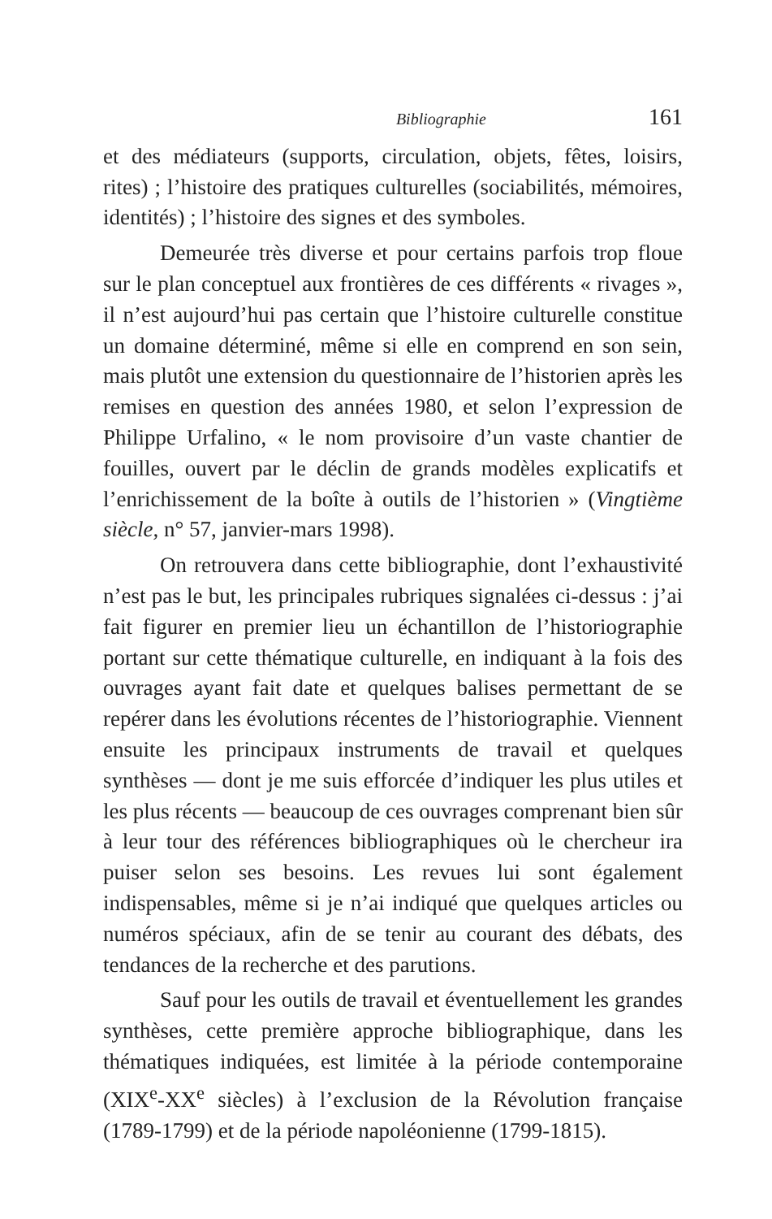Bibliographie 161
et des médiateurs (supports, circulation, objets, fêtes, loisirs, rites) ; l’histoire des pratiques culturelles (sociabilités, mémoires, identités) ; l’histoire des signes et des symboles.
Demeurée très diverse et pour certains parfois trop floue sur le plan conceptuel aux frontières de ces différents « rivages », il n’est aujourd’hui pas certain que l’histoire culturelle constitue un domaine déterminé, même si elle en comprend en son sein, mais plutôt une extension du questionnaire de l’historien après les remises en question des années 1980, et selon l’expression de Philippe Urfalino, « le nom provisoire d’un vaste chantier de fouilles, ouvert par le déclin de grands modèles explicatifs et l’enrichissement de la boîte à outils de l’historien » (Vingtième siècle, n° 57, janvier-mars 1998).
On retrouvera dans cette bibliographie, dont l’exhaustivité n’est pas le but, les principales rubriques signalées ci-dessus : j’ai fait figurer en premier lieu un échantillon de l’historiographie portant sur cette thématique culturelle, en indiquant à la fois des ouvrages ayant fait date et quelques balises permettant de se repérer dans les évolutions récentes de l’historiographie. Viennent ensuite les principaux instruments de travail et quelques synthèses — dont je me suis efforcée d’indiquer les plus utiles et les plus récents — beaucoup de ces ouvrages comprenant bien sûr à leur tour des références bibliographiques où le chercheur ira puiser selon ses besoins. Les revues lui sont également indispensables, même si je n’ai indiqué que quelques articles ou numéros spéciaux, afin de se tenir au courant des débats, des tendances de la recherche et des parutions.
Sauf pour les outils de travail et éventuellement les grandes synthèses, cette première approche bibliographique, dans les thématiques indiquées, est limitée à la période contemporaine (XIX<sup>e</sup>-XX<sup>e</sup> siècles) à l’exclusion de la Révolution française (1789-1799) et de la période napoléonienne (1799-1815).